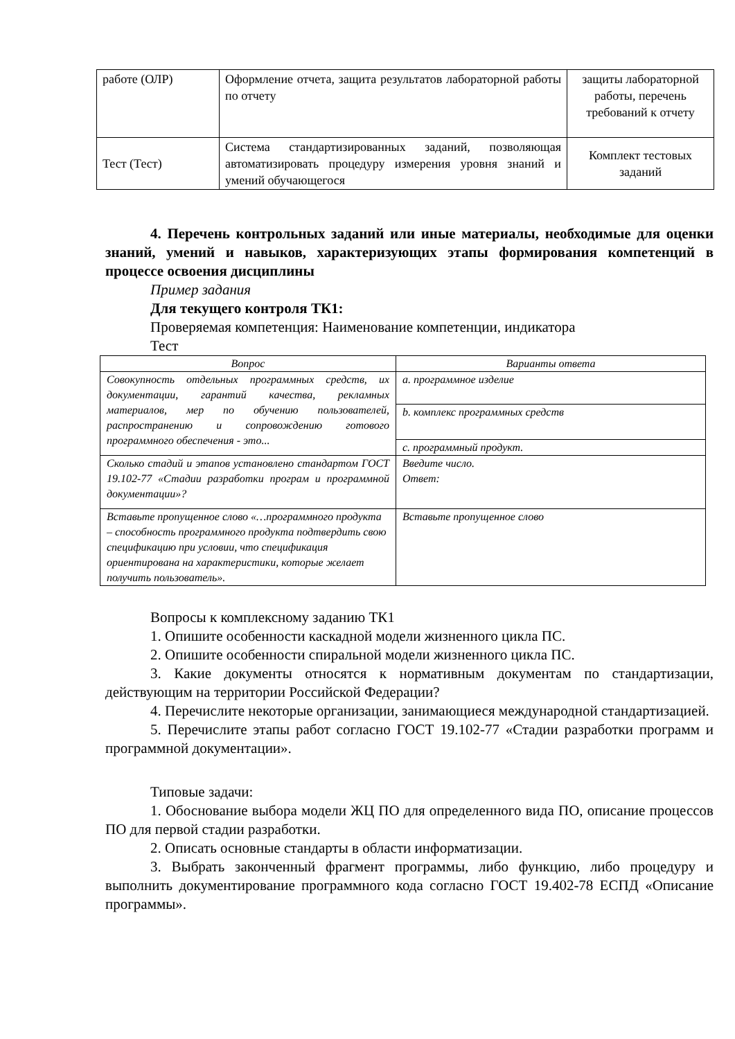| работе (ОЛР) | Оформление отчета, защита результатов лабораторной работы по отчету | защиты лабораторной работы, перечень требований к отчету |
| Тест (Тест) | Система стандартизированных заданий, позволяющая автоматизировать процедуру измерения уровня знаний и умений обучающегося | Комплект тестовых заданий |
4. Перечень контрольных заданий или иные материалы, необходимые для оценки знаний, умений и навыков, характеризующих этапы формирования компетенций в процессе освоения дисциплины
Пример задания
Для текущего контроля ТК1:
Проверяемая компетенция: Наименование компетенции, индикатора
Тест
| Вопрос | Варианты ответа |
| --- | --- |
| Совокупность отдельных программных средств, их документации, гарантий качества, рекламных материалов, мер по обучению пользователей, распространению и сопровождению готового программного обеспечения - это... | a. программное изделие |
| | b. комплекс программных средств |
| | c. программный продукт. |
| Сколько стадий и этапов установлено стандартом ГОСТ 19.102-77 «Стадии разработки програм и программной документации»? | Введите число. Ответ: |
| Вставьте пропущенное слово «…программного продукта – способность программного продукта подтвердить свою спецификацию при условии, что спецификация ориентирована на характеристики, которые желает получить пользователь». | Вставьте пропущенное слово |
Вопросы к комплексному заданию ТК1
1. Опишите особенности каскадной модели жизненного цикла ПС.
2. Опишите особенности спиральной модели жизненного цикла ПС.
3. Какие документы относятся к нормативным документам по стандартизации, действующим на территории Российской Федерации?
4. Перечислите некоторые организации, занимающиеся международной стандартизацией.
5. Перечислите этапы работ согласно ГОСТ 19.102-77 «Стадии разработки программ и программной документации».
Типовые задачи:
1. Обоснование выбора модели ЖЦ ПО для определенного вида ПО, описание процессов ПО для первой стадии разработки.
2. Описать основные стандарты в области информатизации.
3. Выбрать законченный фрагмент программы, либо функцию, либо процедуру и выполнить документирование программного кода согласно ГОСТ 19.402-78 ЕСПД «Описание программы».